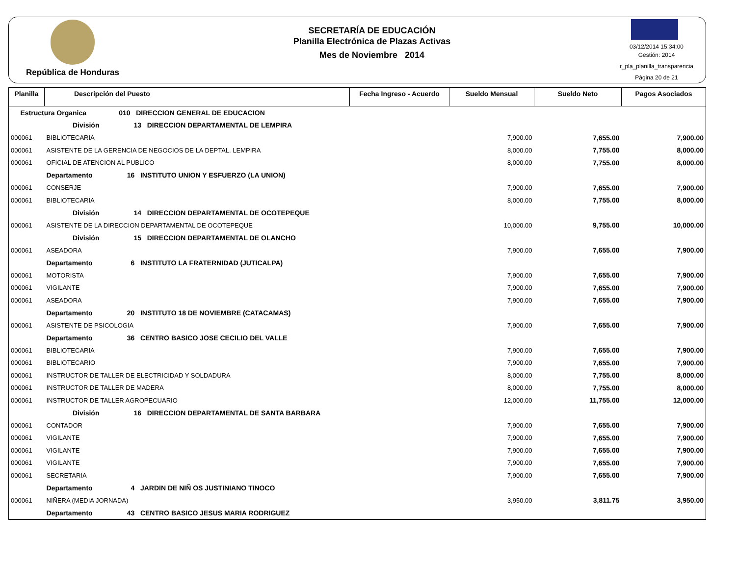República de Honduras
SECRETARÍA DE EDUCACIÓN
Planilla Electrónica de Plazas Activas
Mes de Noviembre 2014
03/12/2014 15:34:00
Gestión: 2014
r_pla_planilla_transparencia
Página 20 de 21
| Planilla | Descripción del Puesto | Fecha Ingreso - Acuerdo | Sueldo Mensual | Sueldo Neto | Pagos Asociados |
| --- | --- | --- | --- | --- | --- |
| Estructura Organica 010 DIRECCION GENERAL DE EDUCACION | | | | | |
| División 13 DIRECCION DEPARTAMENTAL DE LEMPIRA | | | | | |
| 000061 | BIBLIOTECARIA | | 7,900.00 | 7,655.00 | 7,900.00 |
| 000061 | ASISTENTE DE LA GERENCIA DE NEGOCIOS DE LA DEPTAL. LEMPIRA | | 8,000.00 | 7,755.00 | 8,000.00 |
| 000061 | OFICIAL DE ATENCION AL PUBLICO | | 8,000.00 | 7,755.00 | 8,000.00 |
| | Departamento 16 INSTITUTO UNION Y ESFUERZO (LA UNION) | | | | |
| 000061 | CONSERJE | | 7,900.00 | 7,655.00 | 7,900.00 |
| 000061 | BIBLIOTECARIA | | 8,000.00 | 7,755.00 | 8,000.00 |
| División 14 DIRECCION DEPARTAMENTAL DE OCOTEPEQUE | | | | | |
| 000061 | ASISTENTE DE LA DIRECCION DEPARTAMENTAL DE OCOTEPEQUE | | 10,000.00 | 9,755.00 | 10,000.00 |
| División 15 DIRECCION DEPARTAMENTAL DE OLANCHO | | | | | |
| 000061 | ASEADORA | | 7,900.00 | 7,655.00 | 7,900.00 |
| | Departamento 6 INSTITUTO LA FRATERNIDAD (JUTICALPA) | | | | |
| 000061 | MOTORISTA | | 7,900.00 | 7,655.00 | 7,900.00 |
| 000061 | VIGILANTE | | 7,900.00 | 7,655.00 | 7,900.00 |
| 000061 | ASEADORA | | 7,900.00 | 7,655.00 | 7,900.00 |
| | Departamento 20 INSTITUTO 18 DE NOVIEMBRE (CATACAMAS) | | | | |
| 000061 | ASISTENTE DE PSICOLOGIA | | 7,900.00 | 7,655.00 | 7,900.00 |
| | Departamento 36 CENTRO BASICO JOSE CECILIO DEL VALLE | | | | |
| 000061 | BIBLIOTECARIA | | 7,900.00 | 7,655.00 | 7,900.00 |
| 000061 | BIBLIOTECARIO | | 7,900.00 | 7,655.00 | 7,900.00 |
| 000061 | INSTRUCTOR DE TALLER DE ELECTRICIDAD Y SOLDADURA | | 8,000.00 | 7,755.00 | 8,000.00 |
| 000061 | INSTRUCTOR DE TALLER DE MADERA | | 8,000.00 | 7,755.00 | 8,000.00 |
| 000061 | INSTRUCTOR DE TALLER AGROPECUARIO | | 12,000.00 | 11,755.00 | 12,000.00 |
| División 16 DIRECCION DEPARTAMENTAL DE SANTA BARBARA | | | | | |
| 000061 | CONTADOR | | 7,900.00 | 7,655.00 | 7,900.00 |
| 000061 | VIGILANTE | | 7,900.00 | 7,655.00 | 7,900.00 |
| 000061 | VIGILANTE | | 7,900.00 | 7,655.00 | 7,900.00 |
| 000061 | VIGILANTE | | 7,900.00 | 7,655.00 | 7,900.00 |
| 000061 | SECRETARIA | | 7,900.00 | 7,655.00 | 7,900.00 |
| | Departamento 4 JARDIN DE NIÑ OS JUSTINIANO TINOCO | | | | |
| 000061 | NIÑERA (MEDIA JORNADA) | | 3,950.00 | 3,811.75 | 3,950.00 |
| | Departamento 43 CENTRO BASICO JESUS MARIA RODRIGUEZ | | | | |